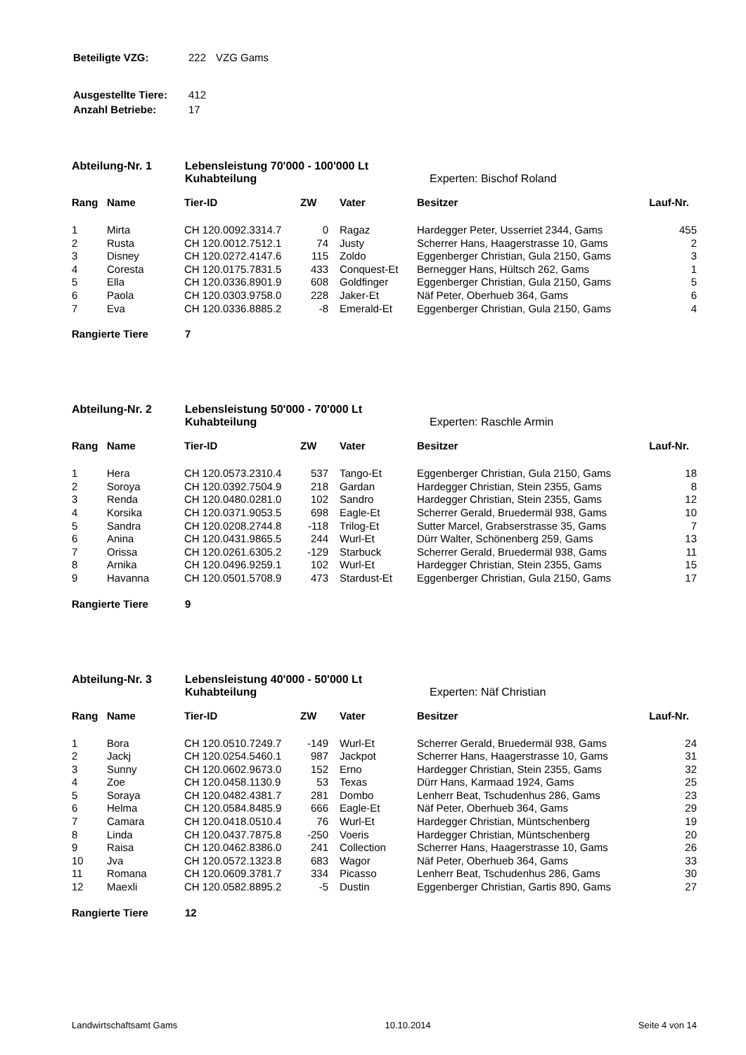| Beteiligte VZG: | 222 | VZG Gams |
| Ausgestellte Tiere: | 412 |
| Anzahl Betriebe: | 17 |
Abteilung-Nr. 1 Lebensleistung 70'000 - 100'000 Lt
Kuhabteilung
Experten: Bischof Roland
| Rang | Name | Tier-ID | ZW | Vater | Besitzer | Lauf-Nr. |
| --- | --- | --- | --- | --- | --- | --- |
| 1 | Mirta | CH 120.0092.3314.7 | 0 | Ragaz | Hardegger Peter, Usserriet 2344, Gams | 455 |
| 2 | Rusta | CH 120.0012.7512.1 | 74 | Justy | Scherrer Hans, Haagerstrasse 10, Gams | 2 |
| 3 | Disney | CH 120.0272.4147.6 | 115 | Zoldo | Eggenberger Christian, Gula 2150, Gams | 3 |
| 4 | Coresta | CH 120.0175.7831.5 | 433 | Conquest-Et | Bernegger Hans, Hültsch 262, Gams | 1 |
| 5 | Ella | CH 120.0336.8901.9 | 608 | Goldfinger | Eggenberger Christian, Gula 2150, Gams | 5 |
| 6 | Paola | CH 120.0303.9758.0 | 228 | Jaker-Et | Näf Peter, Oberhueb 364, Gams | 6 |
| 7 | Eva | CH 120.0336.8885.2 | -8 | Emerald-Et | Eggenberger Christian, Gula 2150, Gams | 4 |
Rangierte Tiere 7
Abteilung-Nr. 2 Lebensleistung 50'000 - 70'000 Lt
Kuhabteilung
Experten: Raschle Armin
| Rang | Name | Tier-ID | ZW | Vater | Besitzer | Lauf-Nr. |
| --- | --- | --- | --- | --- | --- | --- |
| 1 | Hera | CH 120.0573.2310.4 | 537 | Tango-Et | Eggenberger Christian, Gula 2150, Gams | 18 |
| 2 | Soroya | CH 120.0392.7504.9 | 218 | Gardan | Hardegger Christian, Stein 2355, Gams | 8 |
| 3 | Renda | CH 120.0480.0281.0 | 102 | Sandro | Hardegger Christian, Stein 2355, Gams | 12 |
| 4 | Korsika | CH 120.0371.9053.5 | 698 | Eagle-Et | Scherrer Gerald, Bruedermäl 938, Gams | 10 |
| 5 | Sandra | CH 120.0208.2744.8 | -118 | Trilog-Et | Sutter Marcel, Grabserstrasse 35, Gams | 7 |
| 6 | Anina | CH 120.0431.9865.5 | 244 | Wurl-Et | Dürr Walter, Schönenberg 259, Gams | 13 |
| 7 | Orissa | CH 120.0261.6305.2 | -129 | Starbuck | Scherrer Gerald, Bruedermäl 938, Gams | 11 |
| 8 | Arnika | CH 120.0496.9259.1 | 102 | Wurl-Et | Hardegger Christian, Stein 2355, Gams | 15 |
| 9 | Havanna | CH 120.0501.5708.9 | 473 | Stardust-Et | Eggenberger Christian, Gula 2150, Gams | 17 |
Rangierte Tiere 9
Abteilung-Nr. 3 Lebensleistung 40'000 - 50'000 Lt
Kuhabteilung
Experten: Näf Christian
| Rang | Name | Tier-ID | ZW | Vater | Besitzer | Lauf-Nr. |
| --- | --- | --- | --- | --- | --- | --- |
| 1 | Bora | CH 120.0510.7249.7 | -149 | Wurl-Et | Scherrer Gerald, Bruedermäl 938, Gams | 24 |
| 2 | Jackj | CH 120.0254.5460.1 | 987 | Jackpot | Scherrer Hans, Haagerstrasse 10, Gams | 31 |
| 3 | Sunny | CH 120.0602.9673.0 | 152 | Erno | Hardegger Christian, Stein 2355, Gams | 32 |
| 4 | Zoe | CH 120.0458.1130.9 | 53 | Texas | Dürr Hans, Karmaad 1924, Gams | 25 |
| 5 | Soraya | CH 120.0482.4381.7 | 281 | Dombo | Lenherr Beat, Tschudenhus 286, Gams | 23 |
| 6 | Helma | CH 120.0584.8485.9 | 666 | Eagle-Et | Näf Peter, Oberhueb 364, Gams | 29 |
| 7 | Camara | CH 120.0418.0510.4 | 76 | Wurl-Et | Hardegger Christian, Müntschenberg | 19 |
| 8 | Linda | CH 120.0437.7875.8 | -250 | Voeris | Hardegger Christian, Müntschenberg | 20 |
| 9 | Raisa | CH 120.0462.8386.0 | 241 | Collection | Scherrer Hans, Haagerstrasse 10, Gams | 26 |
| 10 | Jva | CH 120.0572.1323.8 | 683 | Wagor | Näf Peter, Oberhueb 364, Gams | 33 |
| 11 | Romana | CH 120.0609.3781.7 | 334 | Picasso | Lenherr Beat, Tschudenhus 286, Gams | 30 |
| 12 | Maexli | CH 120.0582.8895.2 | -5 | Dustin | Eggenberger Christian, Gartis 890, Gams | 27 |
Rangierte Tiere 12
Landwirtschaftsamt Gams 10.10.2014 Seite 4 von 14